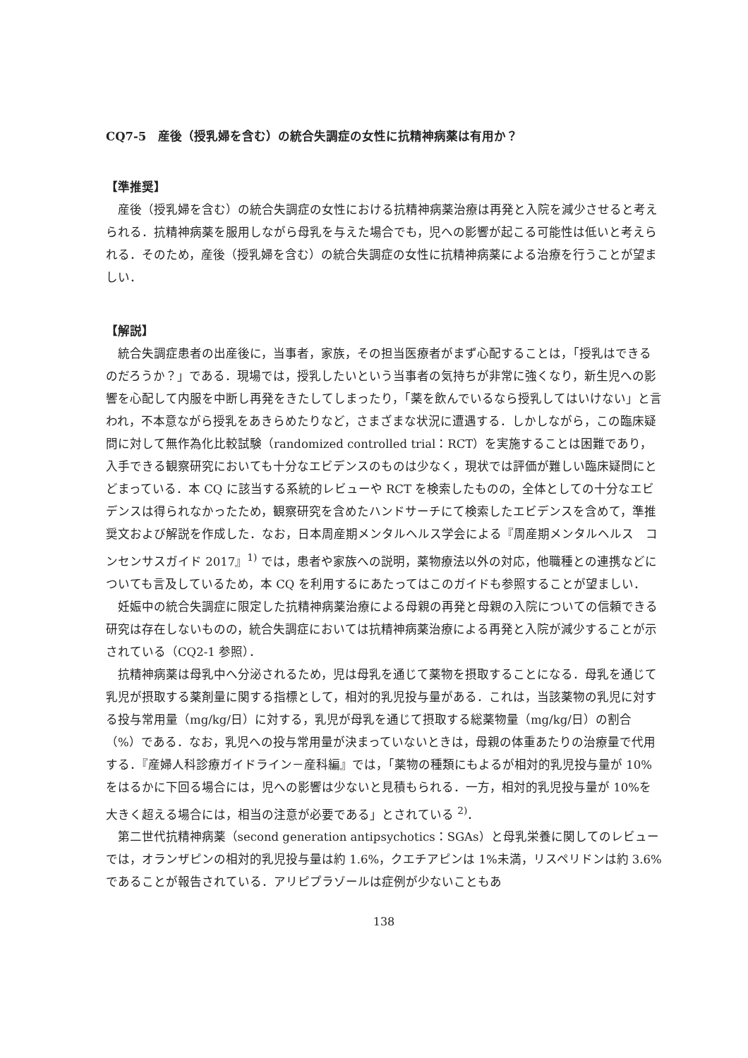CQ7-5　産後（授乳婦を含む）の統合失調症の女性に抗精神病薬は有用か？
【準推奨】
産後（授乳婦を含む）の統合失調症の女性における抗精神病薬治療は再発と入院を減少させると考えられる．抗精神病薬を服用しながら母乳を与えた場合でも，児への影響が起こる可能性は低いと考えられる．そのため，産後（授乳婦を含む）の統合失調症の女性に抗精神病薬による治療を行うことが望ましい．
【解説】
統合失調症患者の出産後に，当事者，家族，その担当医療者がまず心配することは，「授乳はできるのだろうか？」である．現場では，授乳したいという当事者の気持ちが非常に強くなり，新生児への影響を心配して内服を中断し再発をきたしてしまったり，「薬を飲んでいるなら授乳してはいけない」と言われ，不本意ながら授乳をあきらめたりなど，さまざまな状況に遭遇する．しかしながら，この臨床疑問に対して無作為化比較試験（randomized controlled trial：RCT）を実施することは困難であり，入手できる観察研究においても十分なエビデンスのものは少なく，現状では評価が難しい臨床疑問にとどまっている．本 CQ に該当する系統的レビューや RCT を検索したものの，全体としての十分なエビデンスは得られなかったため，観察研究を含めたハンドサーチにて検索したエビデンスを含めて，準推奨文および解説を作成した．なお，日本周産期メンタルヘルス学会による『周産期メンタルヘルス　コンセンサスガイド 2017』<sup>1)</sup> では，患者や家族への説明，薬物療法以外の対応，他職種との連携などについても言及しているため，本 CQ を利用するにあたってはこのガイドも参照することが望ましい．
妊娠中の統合失調症に限定した抗精神病薬治療による母親の再発と母親の入院についての信頼できる研究は存在しないものの，統合失調症においては抗精神病薬治療による再発と入院が減少することが示されている（CQ2-1 参照）．
抗精神病薬は母乳中へ分泌されるため，児は母乳を通じて薬物を摂取することになる．母乳を通じて乳児が摂取する薬剤量に関する指標として，相対的乳児投与量がある．これは，当該薬物の乳児に対する投与常用量（mg/kg/日）に対する，乳児が母乳を通じて摂取する総薬物量（mg/kg/日）の割合（%）である．なお，乳児への投与常用量が決まっていないときは，母親の体重あたりの治療量で代用する．『産婦人科診療ガイドライン－産科編』では，「薬物の種類にもよるが相対的乳児投与量が 10%をはるかに下回る場合には，児への影響は少ないと見積もられる．一方，相対的乳児投与量が 10%を大きく超える場合には，相当の注意が必要である」とされている <sup>2)</sup>．
第二世代抗精神病薬（second generation antipsychotics：SGAs）と母乳栄養に関してのレビューでは，オランザピンの相対的乳児投与量は約 1.6%，クエチアピンは 1%未満，リスペリドンは約 3.6%であることが報告されている．アリピプラゾールは症例が少ないこともあ
138